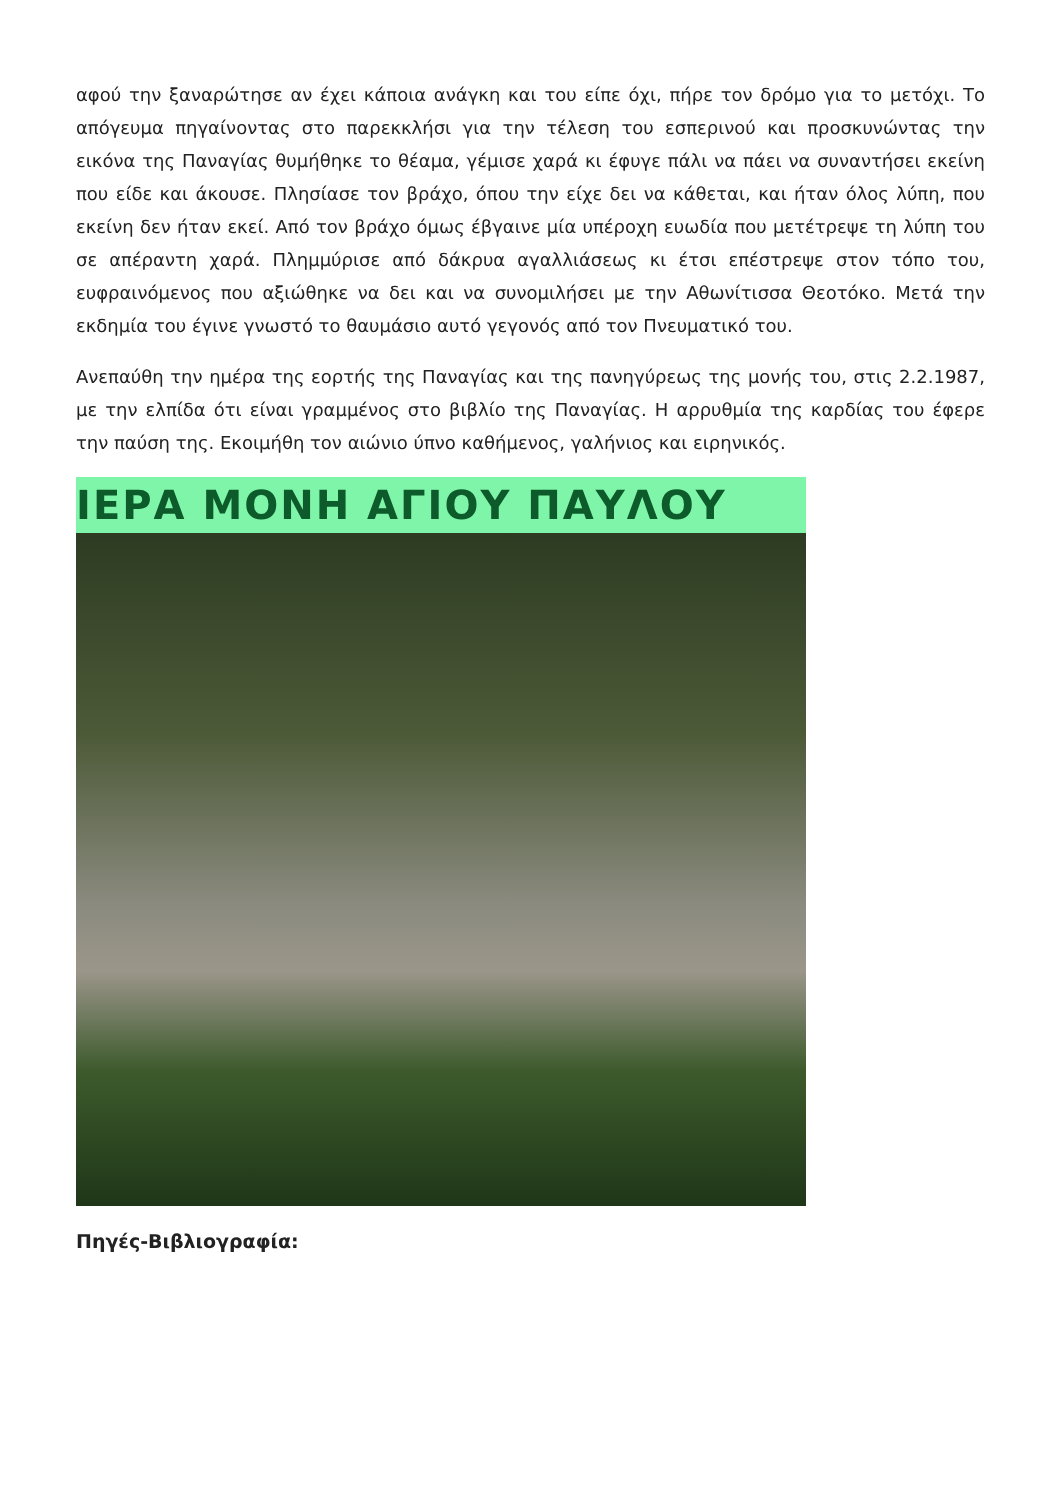αφού την ξαναρώτησε αν έχει κάποια ανάγκη και του είπε όχι, πήρε τον δρόμο για το μετόχι. Το απόγευμα πηγαίνοντας στο παρεκκλήσι για την τέλεση του εσπερινού και προσκυνώντας την εικόνα της Παναγίας θυμήθηκε το θέαμα, γέμισε χαρά κι έφυγε πάλι να πάει να συναντήσει εκείνη που είδε και άκουσε. Πλησίασε τον βράχο, όπου την είχε δει να κάθεται, και ήταν όλος λύπη, που εκείνη δεν ήταν εκεί. Από τον βράχο όμως έβγαινε μία υπέροχη ευωδία που μετέτρεψε τη λύπη του σε απέραντη χαρά. Πλημμύρισε από δάκρυα αγαλλιάσεως κι έτσι επέστρεψε στον τόπο του, ευφραινόμενος που αξιώθηκε να δει και να συνομιλήσει με την Αθωνίτισσα Θεοτόκο. Μετά την εκδημία του έγινε γνωστό το θαυμάσιο αυτό γεγονός από τον Πνευματικό του.
Ανεπαύθη την ημέρα της εορτής της Παναγίας και της πανηγύρεως της μονής του, στις 2.2.1987, με την ελπίδα ότι είναι γραμμένος στο βιβλίο της Παναγίας. Η αρρυθμία της καρδίας του έφερε την παύση της. Εκοιμήθη τον αιώνιο ύπνο καθήμενος, γαλήνιος και ειρηνικός.
ΙΕΡΑ ΜΟΝΗ ΑΓΙΟΥ ΠΑΥΛΟΥ
Πηγές-Βιβλιογραφία: